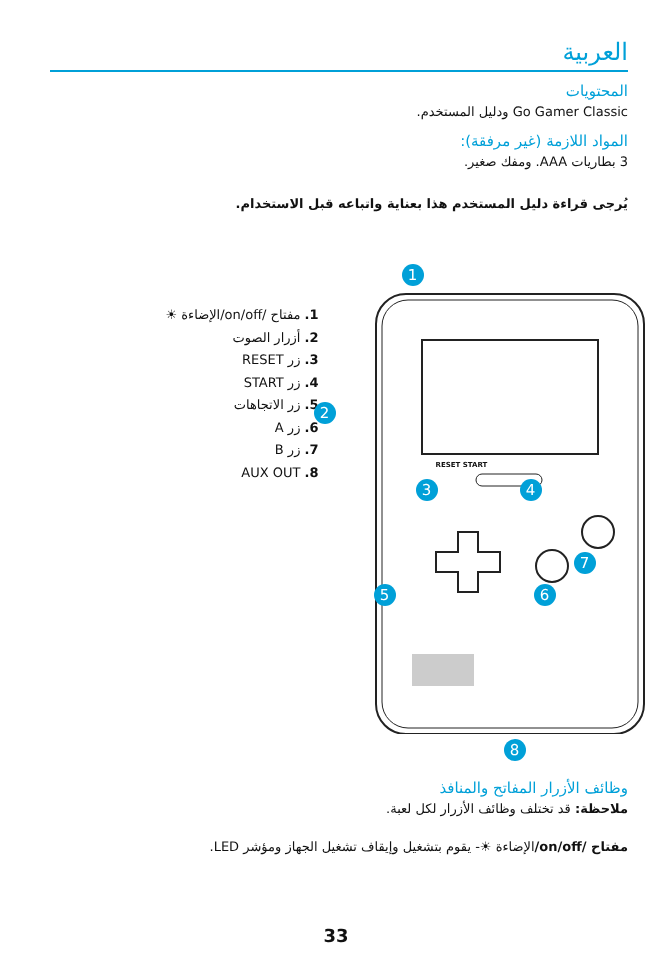العربية
المحتويات
Go Gamer Classic ودليل المستخدم.
المواد اللازمة (غير مرفقة):
3 بطاريات AAA. ومفك صغير.
يُرجى قراءة دليل المستخدم هذا بعناية واتباعه قبل الاستخدام.
1. مفتاح /on/off/الإضاءة ☀
2. أزرار الصوت
3. زر RESET
4. زر START
5. زر الاتجاهات
6. زر A
7. زر B
8. AUX OUT
RESET START
1
2
3 4
5 6
7
8
وظائف الأزرار المفاتح والمنافذ
ملاحظة: قد تختلف وظائف الأزرار لكل لعبة.
مفتاح /on/off/الإضاءة ☀- يقوم بتشغيل وإيقاف تشغيل الجهاز ومؤشر LED.
33